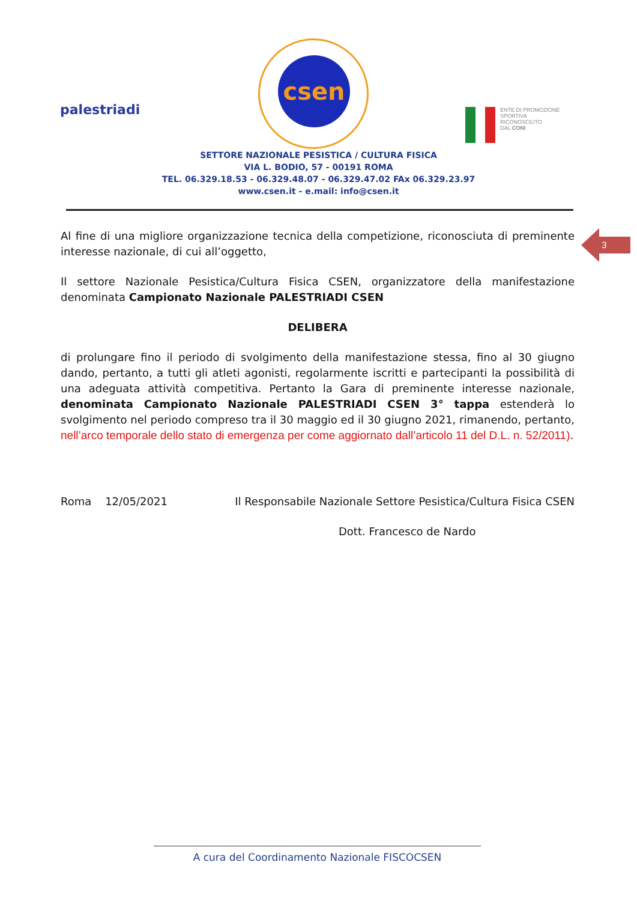palestriadi
csen
ENTE DI PROMOZIONE
SPORTIVA
RICONOSCIUTO
DAL CONI
SETTORE NAZIONALE PESISTICA / CULTURA FISICA
VIA L. BODIO, 57 - 00191 ROMA
TEL. 06.329.18.53 - 06.329.48.07 - 06.329.47.02 FAx 06.329.23.97
www.csen.it - e.mail: info@csen.it
3
Al fine di una migliore organizzazione tecnica della competizione, riconosciuta di preminente interesse nazionale, di cui all’oggetto,
Il settore Nazionale Pesistica/Cultura Fisica CSEN, organizzatore della manifestazione denominata Campionato Nazionale PALESTRIADI CSEN
DELIBERA
di prolungare fino il periodo di svolgimento della manifestazione stessa, fino al 30 giugno dando, pertanto, a tutti gli atleti agonisti, regolarmente iscritti e partecipanti la possibilità di una adeguata attività competitiva. Pertanto la Gara di preminente interesse nazionale, denominata Campionato Nazionale PALESTRIADI CSEN 3° tappa estenderà lo svolgimento nel periodo compreso tra il 30 maggio ed il 30 giugno 2021, rimanendo, pertanto, nell’arco temporale dello stato di emergenza per come aggiornato dall’articolo 11 del D.L. n. 52/2011).
Roma 12/05/2021 Il Responsabile Nazionale Settore Pesistica/Cultura Fisica CSEN
Dott. Francesco de Nardo
A cura del Coordinamento Nazionale FISCOCSEN